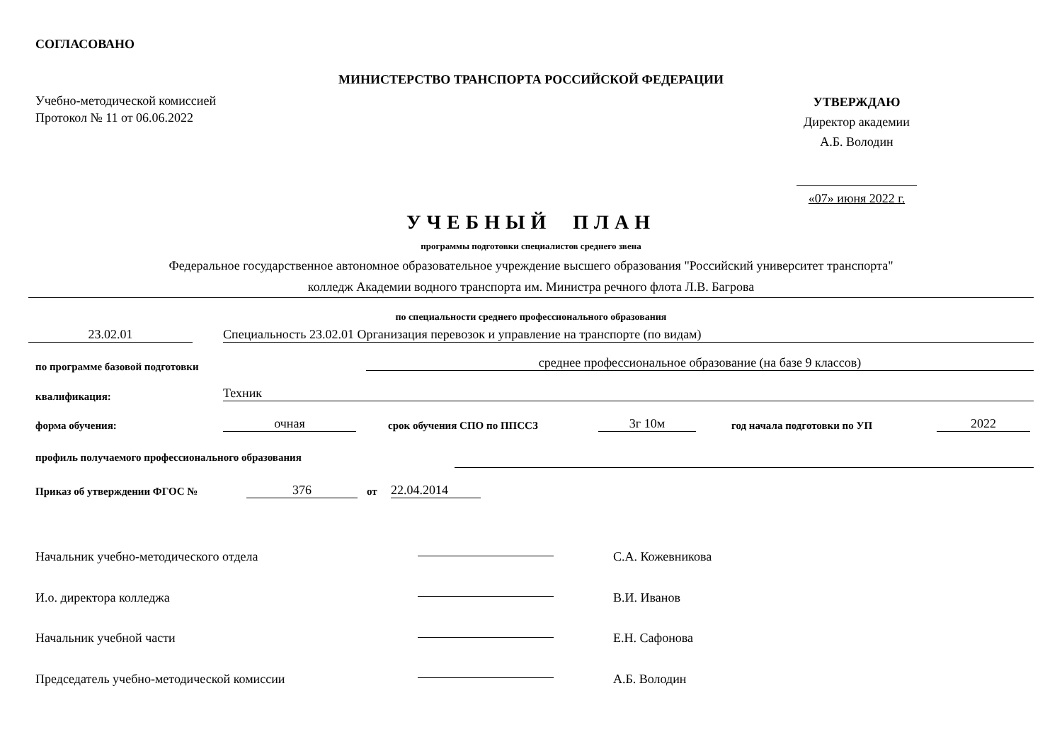СОГЛАСОВАНО
МИНИСТЕРСТВО ТРАНСПОРТА РОССИЙСКОЙ ФЕДЕРАЦИИ
Учебно-методической комиссией
Протокол № 11 от 06.06.2022
УТВЕРЖДАЮ
Директор академии
А.Б. Володин
«07» июня 2022 г.
УЧЕБНЫЙ ПЛАН
программы подготовки специалистов среднего звена
Федеральное государственное автономное образовательное учреждение высшего образования "Российский университет транспорта"
колледж Академии водного транспорта им. Министра речного флота Л.В. Багрова
по специальности среднего профессионального образования
23.02.01 Специальность 23.02.01 Организация перевозок и управление на транспорте (по видам)
по программе базовой подготовки
среднее профессиональное образование (на базе 9 классов)
квалификация: Техник
форма обучения: очная срок обучения СПО по ППССЗ 3г 10м год начала подготовки по УП 2022
профиль получаемого профессионального образования
Приказ об утверждении ФГОС № 376 от 22.04.2014
Начальник учебно-методического отдела
И.о. директора колледжа
Начальник учебной части
Председатель учебно-методической комиссии
С.А. Кожевникова
В.И. Иванов
Е.Н. Сафонова
А.Б. Володин